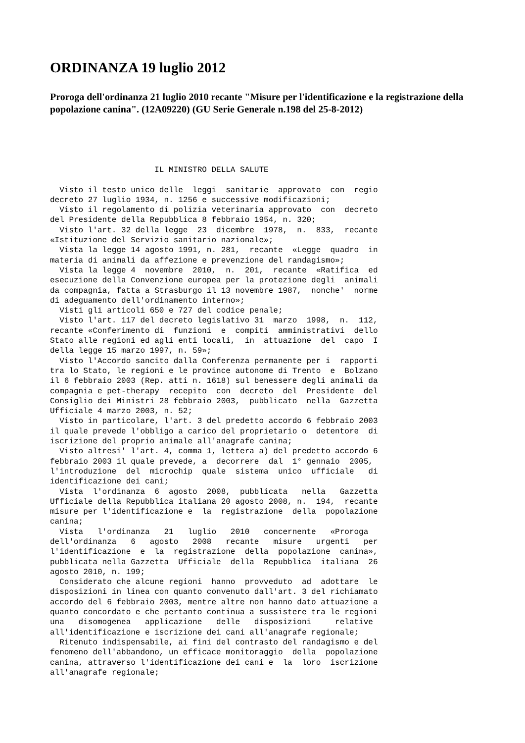ORDINANZA 19 luglio 2012
Proroga dell'ordinanza 21 luglio 2010 recante "Misure per l'identificazione e la registrazione della popolazione canina". (12A09220) (GU Serie Generale n.198 del 25-8-2012)
                      IL MINISTRO DELLA SALUTE

  Visto il testo unico delle  leggi  sanitarie  approvato  con  regio
decreto 27 luglio 1934, n. 1256 e successive modificazioni;
  Visto il regolamento di polizia veterinaria approvato  con  decreto
del Presidente della Repubblica 8 febbraio 1954, n. 320;
  Visto l'art. 32 della legge  23  dicembre  1978,  n.  833,  recante
«Istituzione del Servizio sanitario nazionale»;
  Vista la legge 14 agosto 1991, n. 281,  recante  «Legge  quadro  in
materia di animali da affezione e prevenzione del randagismo»;
  Vista la legge 4  novembre  2010,  n.  201,  recante  «Ratifica  ed
esecuzione della Convenzione europea per la protezione degli  animali
da compagnia, fatta a Strasburgo il 13 novembre 1987,  nonche'  norme
di adeguamento dell'ordinamento interno»;
  Visti gli articoli 650 e 727 del codice penale;
  Visto l'art. 117 del decreto legislativo 31  marzo  1998,  n.  112,
recante «Conferimento di  funzioni  e  compiti  amministrativi  dello
Stato alle regioni ed agli enti locali,  in  attuazione  del  capo  I
della legge 15 marzo 1997, n. 59»;
  Visto l'Accordo sancito dalla Conferenza permanente per i  rapporti
tra lo Stato, le regioni e le province autonome di Trento  e  Bolzano
il 6 febbraio 2003 (Rep. atti n. 1618) sul benessere degli animali da
compagnia e pet-therapy  recepito  con  decreto  del  Presidente  del
Consiglio dei Ministri 28 febbraio 2003,  pubblicato  nella  Gazzetta
Ufficiale 4 marzo 2003, n. 52;
  Visto in particolare, l'art. 3 del predetto accordo 6 febbraio 2003
il quale prevede l'obbligo a carico del proprietario o  detentore  di
iscrizione del proprio animale all'anagrafe canina;
  Visto altresi' l'art. 4, comma 1, lettera a) del predetto accordo 6
febbraio 2003 il quale prevede, a  decorrere  dal  1° gennaio  2005,
l'introduzione  del  microchip  quale  sistema  unico  ufficiale   di
identificazione dei cani;
  Vista  l'ordinanza  6  agosto  2008,  pubblicata   nella   Gazzetta
Ufficiale della Repubblica italiana 20 agosto 2008, n.  194,  recante
misure per l'identificazione e  la  registrazione  della  popolazione
canina;
  Vista   l'ordinanza   21   luglio   2010   concernente   «Proroga
dell'ordinanza   6   agosto   2008   recante   misure   urgenti   per
l'identificazione  e  la  registrazione  della  popolazione  canina»,
pubblicata nella Gazzetta  Ufficiale  della  Repubblica  italiana  26
agosto 2010, n. 199;
  Considerato che alcune regioni  hanno  provveduto  ad  adottare  le
disposizioni in linea con quanto convenuto dall'art. 3 del richiamato
accordo del 6 febbraio 2003, mentre altre non hanno dato attuazione a
quanto concordato e che pertanto continua a sussistere tra le regioni
una   disomogenea   applicazione   delle   disposizioni     relative
all'identificazione e iscrizione dei cani all'anagrafe regionale;
  Ritenuto indispensabile, ai fini del contrasto del randagismo e del
fenomeno dell'abbandono, un efficace monitoraggio  della  popolazione
canina, attraverso l'identificazione dei cani e  la  loro  iscrizione
all'anagrafe regionale;